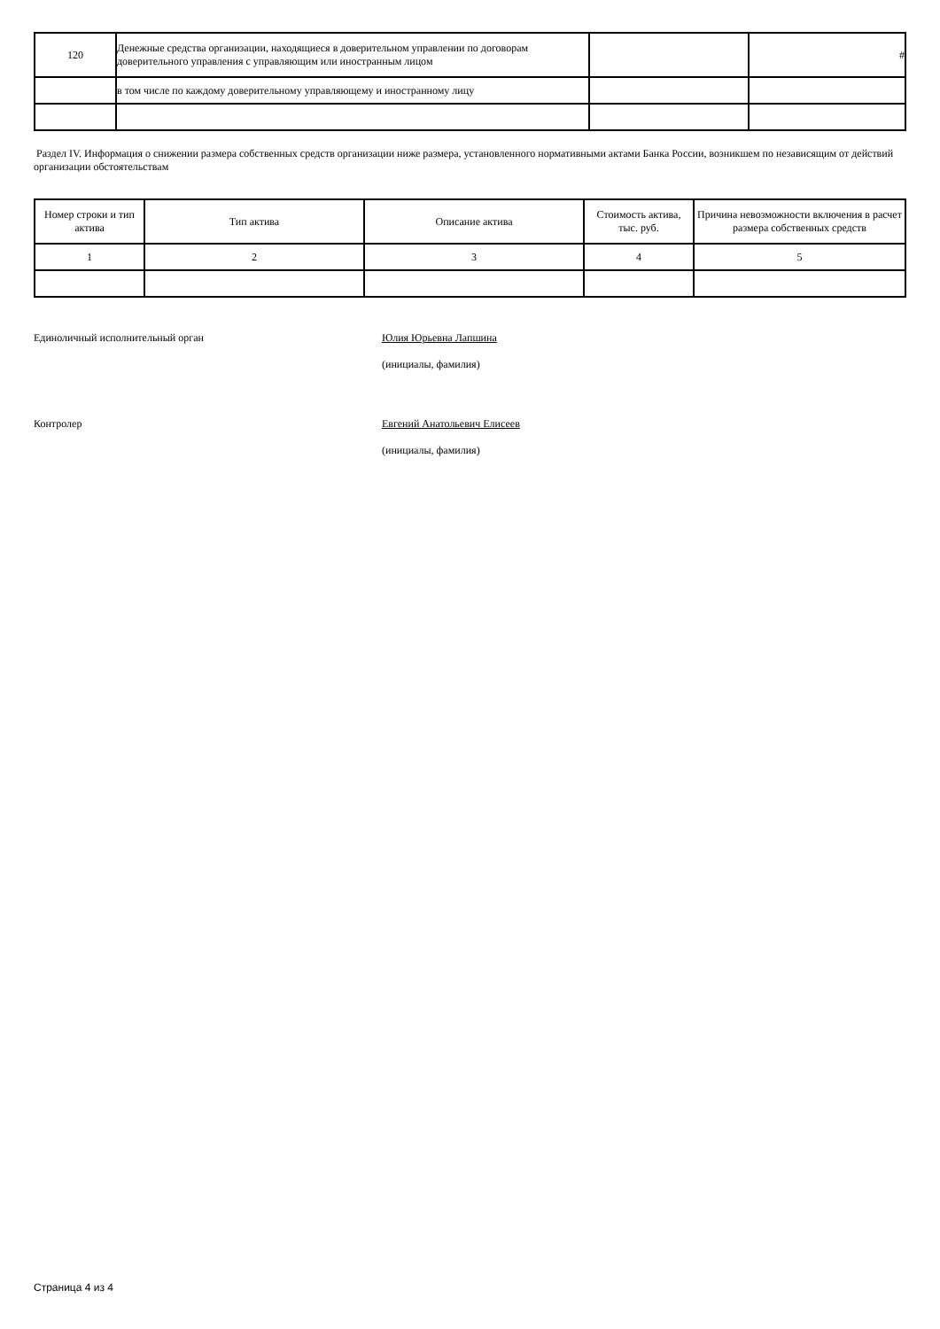| 120 | Денежные средства организации, находящиеся в доверительном управлении по договорам доверительного управления с управляющим или иностранным лицом | | # |
| | в том числе по каждому доверительному управляющему и иностранному лицу | | |
Раздел IV. Информация о снижении размера собственных средств организации ниже размера, установленного нормативными актами Банка России, возникшем по независящим от действий организации обстоятельствам
| Номер строки и тип актива | Тип актива | Описание актива | Стоимость актива, тыс. руб. | Причина невозможности включения в расчет размера собственных средств |
| --- | --- | --- | --- | --- |
| 1 | 2 | 3 | 4 | 5 |
Единоличный исполнительный орган Юлия Юрьевна Лапшина
(инициалы, фамилия)
Контролер Евгений Анатольевич Елисеев
(инициалы, фамилия)
Страница 4 из 4